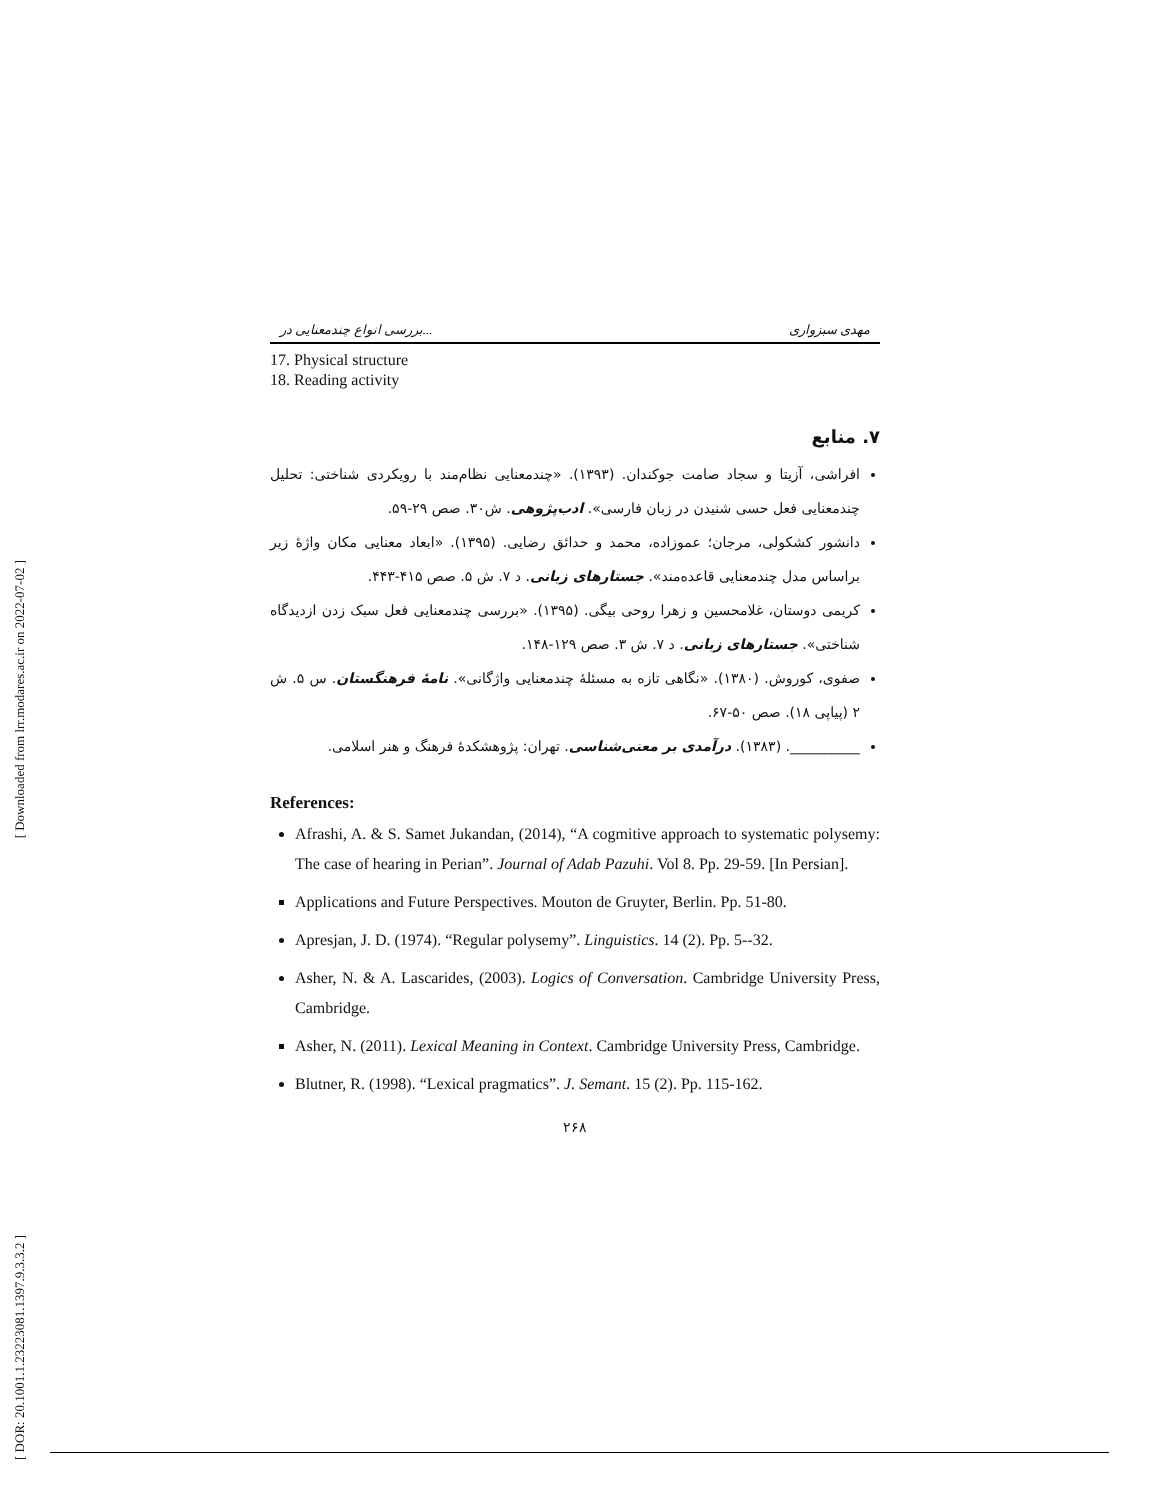[ Downloaded from lrr.modares.ac.ir on 2022-07-02 ]
[ DOR: 20.1001.1.23223081.1397.9.3.3.2 ]
بررسی انواع چندمعنایی در... مهدی سبزواری
17. Physical structure
18. Reading activity
۷. منابع
افراشی، آزیتا و سجاد صامت جوکندان. (۱۳۹۳). «چندمعنایی نظام‌مند با رویکردی شناختی: تحلیل چندمعنایی فعل حسی شنیدن در زبان فارسی». ادب‌پژوهی. ش۳۰. صص ۲۹-۵۹.
دانشور کشکولی، مرجان؛ عموزاده، محمد و حدائق رضایی. (۱۳۹۵). «ابعاد معنایی مکان واژهٔ زیر براساس مدل چندمعنایی قاعده‌مند». جستارهای زبانی. د ۷. ش ۵. صص ۴۱۵-۴۴۳.
کریمی دوستان، غلامحسین و زهرا روحی بیگی. (۱۳۹۵). «بررسی چندمعنایی فعل سبک زدن ازدیدگاه شناختی». جستارهای زبانی. د ۷. ش ۳. صص ۱۲۹-۱۴۸.
صفوی، کوروش. (۱۳۸۰). «نگاهی تازه به مسئلهٔ چندمعنایی واژگانی». نامهٔ فرهنگستان. س ۵. ش ۲ (پیاپی ۱۸). صص ۵۰-۶۷.
__________. (۱۳۸۳). درآمدی بر معنی‌شناسی. تهران: پژوهشکدهٔ فرهنگ و هنر اسلامی.
References:
Afrashi, A. & S. Samet Jukandan, (2014), “A cogmitive approach to systematic polysemy: The case of hearing in Perian”. Journal of Adab Pazuhi. Vol 8. Pp. 29-59. [In Persian].
Applications and Future Perspectives. Mouton de Gruyter, Berlin. Pp. 51-80.
Apresjan, J. D. (1974). “Regular polysemy”. Linguistics. 14 (2). Pp. 5--32.
Asher, N. & A. Lascarides, (2003). Logics of Conversation. Cambridge University Press, Cambridge.
Asher, N. (2011). Lexical Meaning in Context. Cambridge University Press, Cambridge.
Blutner, R. (1998). “Lexical pragmatics”. J. Semant. 15 (2). Pp. 115-162.
۲۶۸